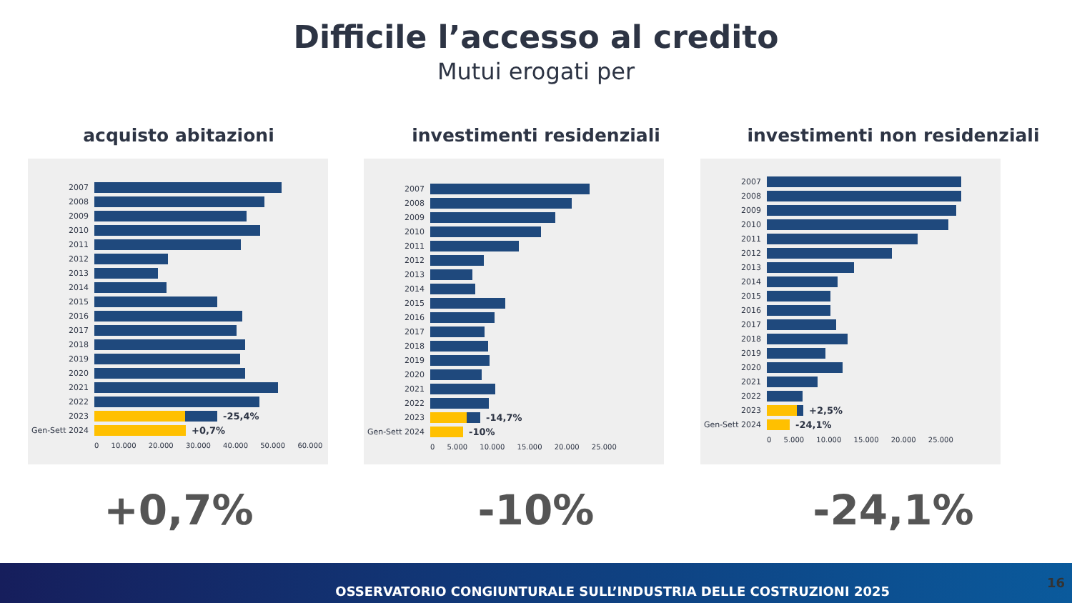Difficile l’accesso al credito
Mutui erogati per
acquisto abitazioni
2007
2008
2009
2010
2011
2012
2013
2014
2015
2016
2017
2018
2019
2020
2021
2022
2023
-25,4%
Gen-Sett 2024
+0,7%
0 10.000 20.000 30.000 40.000 50.000 60.000
+0,7%
investimenti residenziali
2007
2008
2009
2010
2011
2012
2013
2014
2015
2016
2017
2018
2019
2020
2021
2022
2023
-14,7%
Gen-Sett 2024
-10%
0 5.000 10.000 15.000 20.000 25.000
-10%
investimenti non residenziali
2007
2008
2009
2010
2011
2012
2013
2014
2015
2016
2017
2018
2019
2020
2021
2022
2023
+2,5%
Gen-Sett 2024
-24,1%
0 5.000 10.000 15.000 20.000 25.000
-24,1%
OSSERVATORIO CONGIUNTURALE SULL’INDUSTRIA DELLE COSTRUZIONI 2025
16